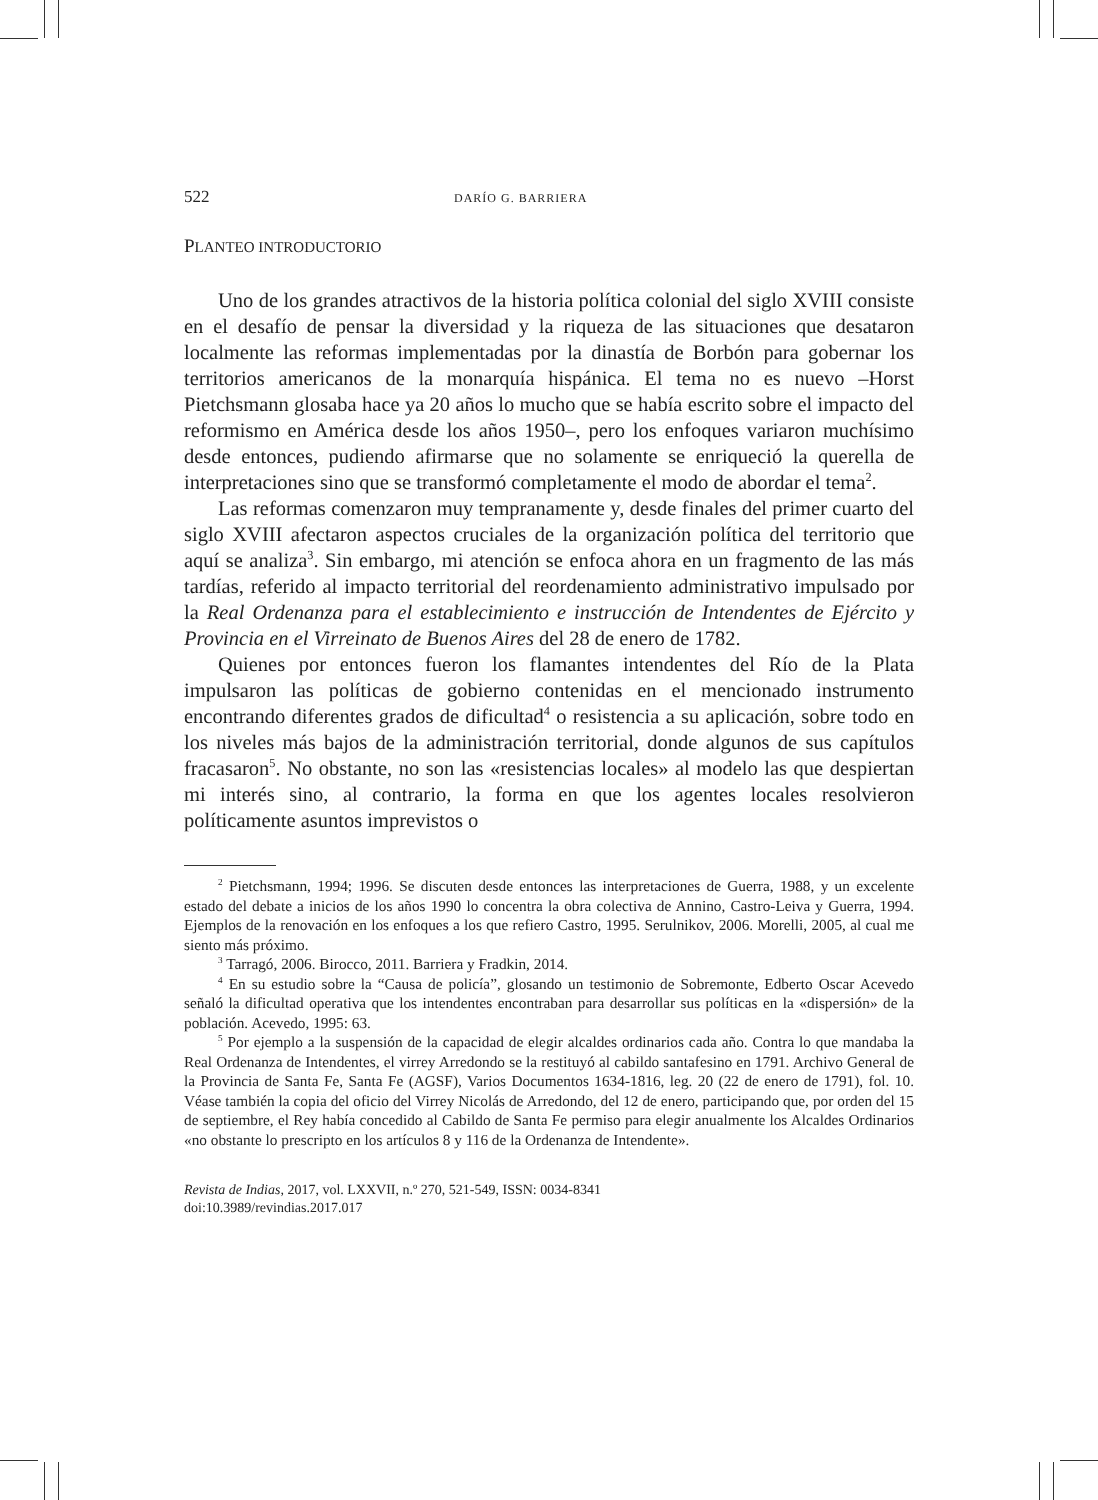522 DARÍO G. BARRIERA
PLANTEO INTRODUCTORIO
Uno de los grandes atractivos de la historia política colonial del siglo XVIII consiste en el desafío de pensar la diversidad y la riqueza de las situaciones que desataron localmente las reformas implementadas por la dinastía de Borbón para gobernar los territorios americanos de la monarquía hispánica. El tema no es nuevo –Horst Pietchsmann glosaba hace ya 20 años lo mucho que se había escrito sobre el impacto del reformismo en América desde los años 1950–, pero los enfoques variaron muchísimo desde entonces, pudiendo afirmarse que no solamente se enriqueció la querella de interpretaciones sino que se transformó completamente el modo de abordar el tema<sup>2</sup>.
Las reformas comenzaron muy tempranamente y, desde finales del primer cuarto del siglo XVIII afectaron aspectos cruciales de la organización política del territorio que aquí se analiza<sup>3</sup>. Sin embargo, mi atención se enfoca ahora en un fragmento de las más tardías, referido al impacto territorial del reordenamiento administrativo impulsado por la Real Ordenanza para el establecimiento e instrucción de Intendentes de Ejército y Provincia en el Virreinato de Buenos Aires del 28 de enero de 1782.
Quienes por entonces fueron los flamantes intendentes del Río de la Plata impulsaron las políticas de gobierno contenidas en el mencionado instrumento encontrando diferentes grados de dificultad<sup>4</sup> o resistencia a su aplicación, sobre todo en los niveles más bajos de la administración territorial, donde algunos de sus capítulos fracasaron<sup>5</sup>. No obstante, no son las «resistencias locales» al modelo las que despiertan mi interés sino, al contrario, la forma en que los agentes locales resolvieron políticamente asuntos imprevistos o
<sup>2</sup> Pietchsmann, 1994; 1996. Se discuten desde entonces las interpretaciones de Guerra, 1988, y un excelente estado del debate a inicios de los años 1990 lo concentra la obra colectiva de Annino, Castro-Leiva y Guerra, 1994. Ejemplos de la renovación en los enfoques a los que refiero Castro, 1995. Serulnikov, 2006. Morelli, 2005, al cual me siento más próximo.
<sup>3</sup> Tarragó, 2006. Birocco, 2011. Barriera y Fradkin, 2014.
<sup>4</sup> En su estudio sobre la “Causa de policía”, glosando un testimonio de Sobremonte, Edberto Oscar Acevedo señaló la dificultad operativa que los intendentes encontraban para desarrollar sus políticas en la «dispersión» de la población. Acevedo, 1995: 63.
<sup>5</sup> Por ejemplo a la suspensión de la capacidad de elegir alcaldes ordinarios cada año. Contra lo que mandaba la Real Ordenanza de Intendentes, el virrey Arredondo se la restituyó al cabildo santafesino en 1791. Archivo General de la Provincia de Santa Fe, Santa Fe (AGSF), Varios Documentos 1634-1816, leg. 20 (22 de enero de 1791), fol. 10. Véase también la copia del oficio del Virrey Nicolás de Arredondo, del 12 de enero, participando que, por orden del 15 de septiembre, el Rey había concedido al Cabildo de Santa Fe permiso para elegir anualmente los Alcaldes Ordinarios «no obstante lo prescripto en los artículos 8 y 116 de la Ordenanza de Intendente».
Revista de Indias, 2017, vol. LXXVII, n.º 270, 521-549, ISSN: 0034-8341
doi:10.3989/revindias.2017.017